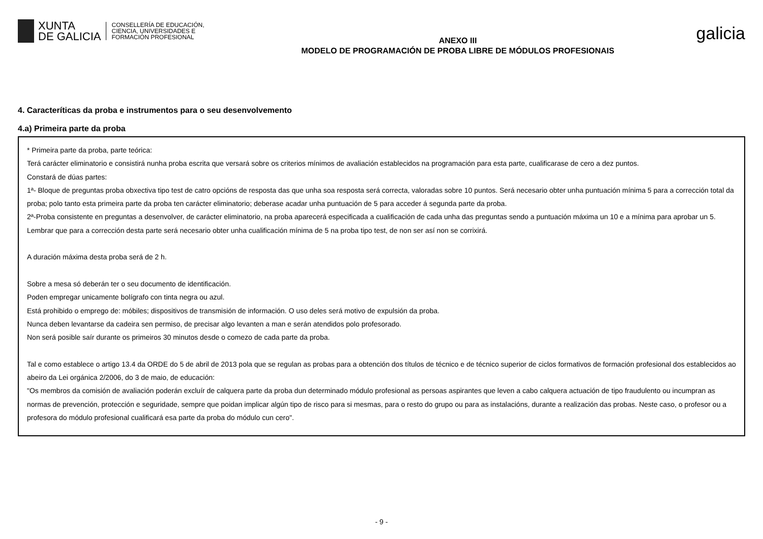XUNTA
DE GALICIA
CONSELLERÍA DE EDUCACIÓN,
CIENCIA, UNIVERSIDADES E
FORMACIÓN PROFESIONAL
ANEXO III
MODELO DE PROGRAMACIÓN DE PROBA LIBRE DE MÓDULOS PROFESIONAIS
galicia
4. Caracteríticas da proba e instrumentos para o seu desenvolvemento
4.a) Primeira parte da proba
* Primeira parte da proba, parte teórica:
Terá carácter eliminatorio e consistirá nunha proba escrita que versará sobre os criterios mínimos de avaliación establecidos na programación para esta parte, cualificarase de cero a dez puntos.
Constará de dúas partes:
1ª- Bloque de preguntas proba obxectiva tipo test de catro opcións de resposta das que unha soa resposta será correcta, valoradas sobre 10 puntos. Será necesario obter unha puntuación mínima 5 para a corrección total da proba; polo tanto esta primeira parte da proba ten carácter eliminatorio; deberase acadar unha puntuación de 5 para acceder á segunda parte da proba.
2ª-Proba consistente en preguntas a desenvolver, de carácter eliminatorio, na proba aparecerá especificada a cualificación de cada unha das preguntas sendo a puntuación máxima un 10 e a mínima para aprobar un 5. Lembrar que para a corrección desta parte será necesario obter unha cualificación mínima de 5 na proba tipo test, de non ser así non se corrixirá.
A duración máxima desta proba será de 2 h.
Sobre a mesa só deberán ter o seu documento de identificación.
Poden empregar unicamente bolígrafo con tinta negra ou azul.
Está prohibido o emprego de: móbiles; dispositivos de transmisión de información. O uso deles será motivo de expulsión da proba.
Nunca deben levantarse da cadeira sen permiso, de precisar algo levanten a man e serán atendidos polo profesorado.
Non será posible saír durante os primeiros 30 minutos desde o comezo de cada parte da proba.
Tal e como establece o artigo 13.4 da ORDE do 5 de abril de 2013 pola que se regulan as probas para a obtención dos títulos de técnico e de técnico superior de ciclos formativos de formación profesional dos establecidos ao abeiro da Lei orgánica 2/2006, do 3 de maio, de educación:
"Os membros da comisión de avaliación poderán excluír de calquera parte da proba dun determinado módulo profesional as persoas aspirantes que leven a cabo calquera actuación de tipo fraudulento ou incumpran as normas de prevención, protección e seguridade, sempre que poidan implicar algún tipo de risco para si mesmas, para o resto do grupo ou para as instalacións, durante a realización das probas. Neste caso, o profesor ou a profesora do módulo profesional cualificará esa parte da proba do módulo cun cero".
- 9 -